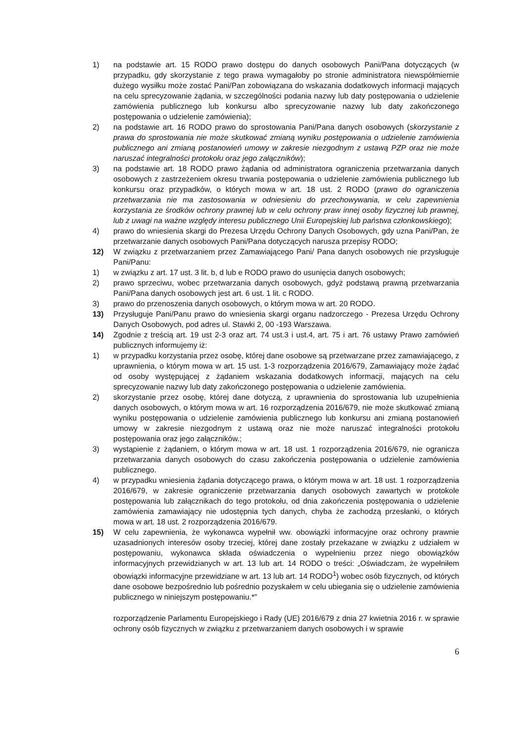1) na podstawie art. 15 RODO prawo dostępu do danych osobowych Pani/Pana dotyczących (w przypadku, gdy skorzystanie z tego prawa wymagałoby po stronie administratora niewspółmiernie dużego wysiłku może zostać Pani/Pan zobowiązana do wskazania dodatkowych informacji mających na celu sprecyzowanie żądania, w szczególności podania nazwy lub daty postępowania o udzielenie zamówienia publicznego lub konkursu albo sprecyzowanie nazwy lub daty zakończonego postępowania o udzielenie zamówienia);
2) na podstawie art. 16 RODO prawo do sprostowania Pani/Pana danych osobowych (skorzystanie z prawa do sprostowania nie może skutkować zmianą wyniku postępowania o udzielenie zamówienia publicznego ani zmianą postanowień umowy w zakresie niezgodnym z ustawą PZP oraz nie może naruszać integralności protokołu oraz jego załączników);
3) na podstawie art. 18 RODO prawo żądania od administratora ograniczenia przetwarzania danych osobowych z zastrzeżeniem okresu trwania postępowania o udzielenie zamówienia publicznego lub konkursu oraz przypadków, o których mowa w art. 18 ust. 2 RODO (prawo do ograniczenia przetwarzania nie ma zastosowania w odniesieniu do przechowywania, w celu zapewnienia korzystania ze środków ochrony prawnej lub w celu ochrony praw innej osoby fizycznej lub prawnej, lub z uwagi na ważne względy interesu publicznego Unii Europejskiej lub państwa członkowskiego);
4) prawo do wniesienia skargi do Prezesa Urzędu Ochrony Danych Osobowych, gdy uzna Pani/Pan, że przetwarzanie danych osobowych Pani/Pana dotyczących narusza przepisy RODO;
12) W związku z przetwarzaniem przez Zamawiającego Pani/ Pana danych osobowych nie przysługuje Pani/Panu:
1) w związku z art. 17 ust. 3 lit. b, d lub e RODO prawo do usunięcia danych osobowych;
2) prawo sprzeciwu, wobec przetwarzania danych osobowych, gdyż podstawą prawną przetwarzania Pani/Pana danych osobowych jest art. 6 ust. 1 lit. c RODO.
3) prawo do przenoszenia danych osobowych, o którym mowa w art. 20 RODO.
13) Przysługuje Pani/Panu prawo do wniesienia skargi organu nadzorczego - Prezesa Urzędu Ochrony Danych Osobowych, pod adres ul. Stawki 2, 00 -193 Warszawa.
14) Zgodnie z treścią art. 19 ust 2-3 oraz art. 74 ust.3 i ust.4, art. 75 i art. 76 ustawy Prawo zamówień publicznych informujemy iż:
1) w przypadku korzystania przez osobę, której dane osobowe są przetwarzane przez zamawiającego, z uprawnienia, o którym mowa w art. 15 ust. 1-3 rozporządzenia 2016/679, Zamawiający może żądać od osoby występującej z żądaniem wskazania dodatkowych informacji, mających na celu sprecyzowanie nazwy lub daty zakończonego postępowania o udzielenie zamówienia.
2) skorzystanie przez osobę, której dane dotyczą, z uprawnienia do sprostowania lub uzupełnienia danych osobowych, o którym mowa w art. 16 rozporządzenia 2016/679, nie może skutkować zmianą wyniku postępowania o udzielenie zamówienia publicznego lub konkursu ani zmianą postanowień umowy w zakresie niezgodnym z ustawą oraz nie może naruszać integralności protokołu postępowania oraz jego załączników.;
3) wystąpienie z żądaniem, o którym mowa w art. 18 ust. 1 rozporządzenia 2016/679, nie ogranicza przetwarzania danych osobowych do czasu zakończenia postępowania o udzielenie zamówienia publicznego.
4) w przypadku wniesienia żądania dotyczącego prawa, o którym mowa w art. 18 ust. 1 rozporządzenia 2016/679, w zakresie ograniczenie przetwarzania danych osobowych zawartych w protokole postępowania lub załącznikach do tego protokołu, od dnia zakończenia postępowania o udzielenie zamówienia zamawiający nie udostępnia tych danych, chyba że zachodzą przesłanki, o których mowa w art. 18 ust. 2 rozporządzenia 2016/679.
15) W celu zapewnienia, że wykonawca wypełnił ww. obowiązki informacyjne oraz ochrony prawnie uzasadnionych interesów osoby trzeciej, której dane zostały przekazane w związku z udziałem w postępowaniu, wykonawca składa oświadczenia o wypełnieniu przez niego obowiązków informacyjnych przewidzianych w art. 13 lub art. 14 RODO o treści: „Oświadczam, że wypełniłem obowiązki informacyjne przewidziane w art. 13 lub art. 14 RODO<sup>1</sup>) wobec osób fizycznych, od których dane osobowe bezpośrednio lub pośrednio pozyskałem w celu ubiegania się o udzielenie zamówienia publicznego w niniejszym postępowaniu.*”
rozporządzenie Parlamentu Europejskiego i Rady (UE) 2016/679 z dnia 27 kwietnia 2016 r. w sprawie ochrony osób fizycznych w związku z przetwarzaniem danych osobowych i w sprawie
6